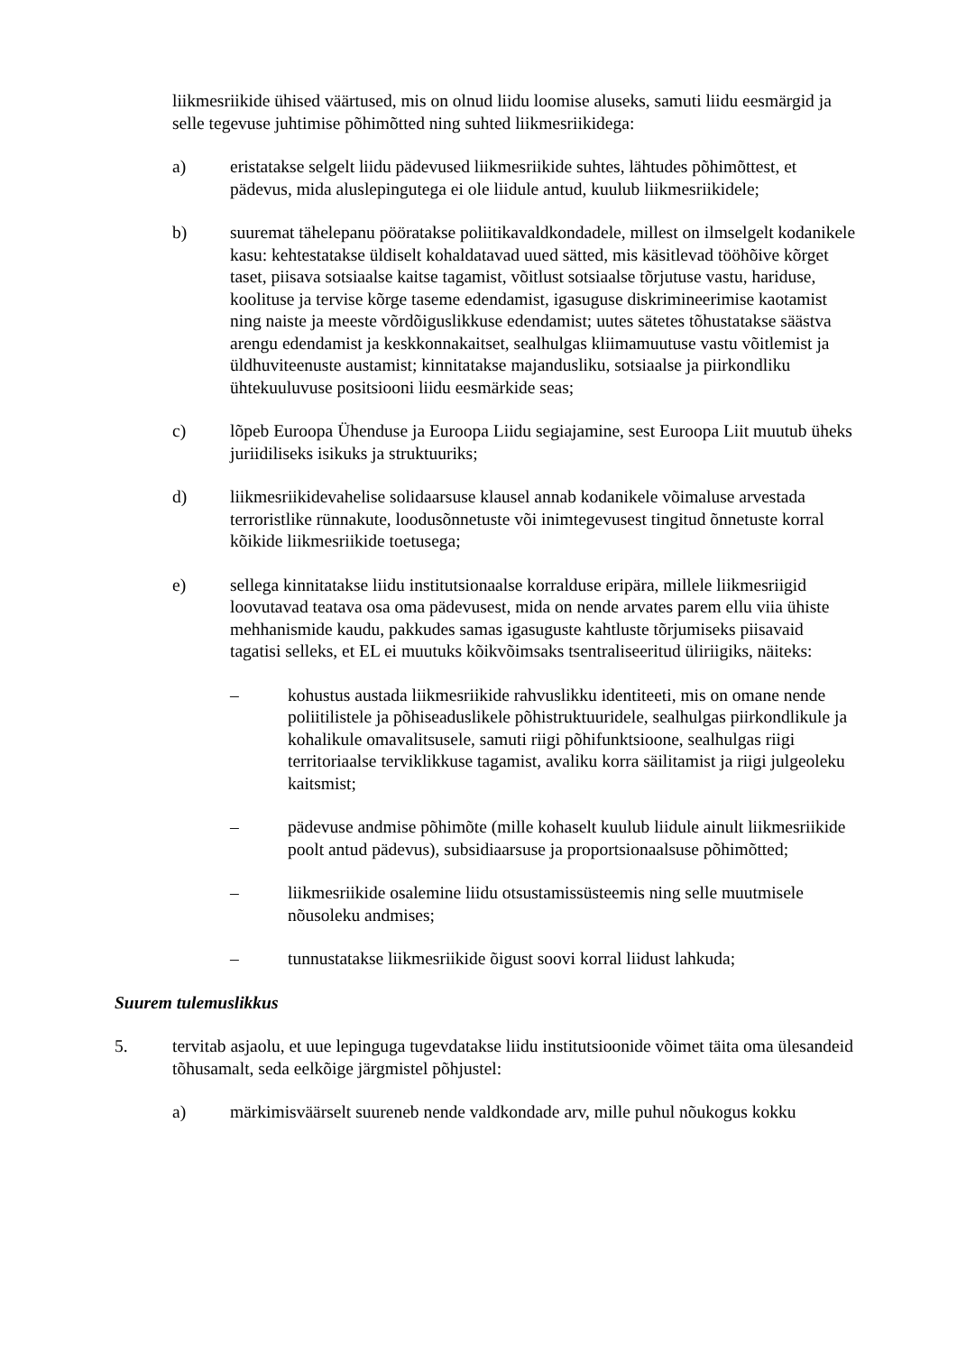liikmesriikide ühised väärtused, mis on olnud liidu loomise aluseks, samuti liidu eesmärgid ja selle tegevuse juhtimise põhimõtted ning suhted liikmesriikidega:
a) eristatakse selgelt liidu pädevused liikmesriikide suhtes, lähtudes põhimõttest, et pädevus, mida aluslepingutega ei ole liidule antud, kuulub liikmesriikidele;
b) suuremat tähelepanu pööratakse poliitikavaldkondadele, millest on ilmselgelt kodanikele kasu: kehtestatakse üldiselt kohaldatavad uued sätted, mis käsitlevad tööhõive kõrget taset, piisava sotsiaalse kaitse tagamist, võitlust sotsiaalse tõrjutuse vastu, hariduse, koolituse ja tervise kõrge taseme edendamist, igasuguse diskrimineerimise kaotamist ning naiste ja meeste võrdõiguslikkuse edendamist; uutes sätetes tõhustatakse säästva arengu edendamist ja keskkonnakaitset, sealhulgas kliimamuutuse vastu võitlemist ja üldhuviteenuste austamist; kinnitatakse majandusliku, sotsiaalse ja piirkondliku ühtekuuluvuse positsiooni liidu eesmärkide seas;
c) lõpeb Euroopa Ühenduse ja Euroopa Liidu segiajamine, sest Euroopa Liit muutub üheks juriidiliseks isikuks ja struktuuriks;
d) liikmesriikidevahelise solidaarsuse klausel annab kodanikele võimaluse arvestada terroristlike rünnakute, loodusõnnetuste või inimtegevusest tingitud õnnetuste korral kõikide liikmesriikide toetusega;
e) sellega kinnitatakse liidu institutsionaalse korralduse eripära, millele liikmesriigid loovutavad teatava osa oma pädevusest, mida on nende arvates parem ellu viia ühiste mehhanismide kaudu, pakkudes samas igasuguste kahtluste tõrjumiseks piisavaid tagatisi selleks, et EL ei muutuks kõikvõimsaks tsentraliseeritud üliriigiks, näiteks:
– kohustus austada liikmesriikide rahvuslikku identiteeti, mis on omane nende poliitilistele ja põhiseaduslikele põhistruktuuridele, sealhulgas piirkondlikule ja kohalikule omavalitsusele, samuti riigi põhifunktsioone, sealhulgas riigi territoriaalse terviklikkuse tagamist, avaliku korra säilitamist ja riigi julgeoleku kaitsmist;
– pädevuse andmise põhimõte (mille kohaselt kuulub liidule ainult liikmesriikide poolt antud pädevus), subsidiaarsuse ja proportsionaalsuse põhimõtted;
– liikmesriikide osalemine liidu otsustamissüsteemis ning selle muutmisele nõusoleku andmises;
– tunnustatakse liikmesriikide õigust soovi korral liidust lahkuda;
Suurem tulemuslikkus
5. tervitab asjaolu, et uue lepinguga tugevdatakse liidu institutsioonide võimet täita oma ülesandeid tõhusamalt, seda eelkõige järgmistel põhjustel:
a) märkimisväärselt suureneb nende valdkondade arv, mille puhul nõukogus kokku